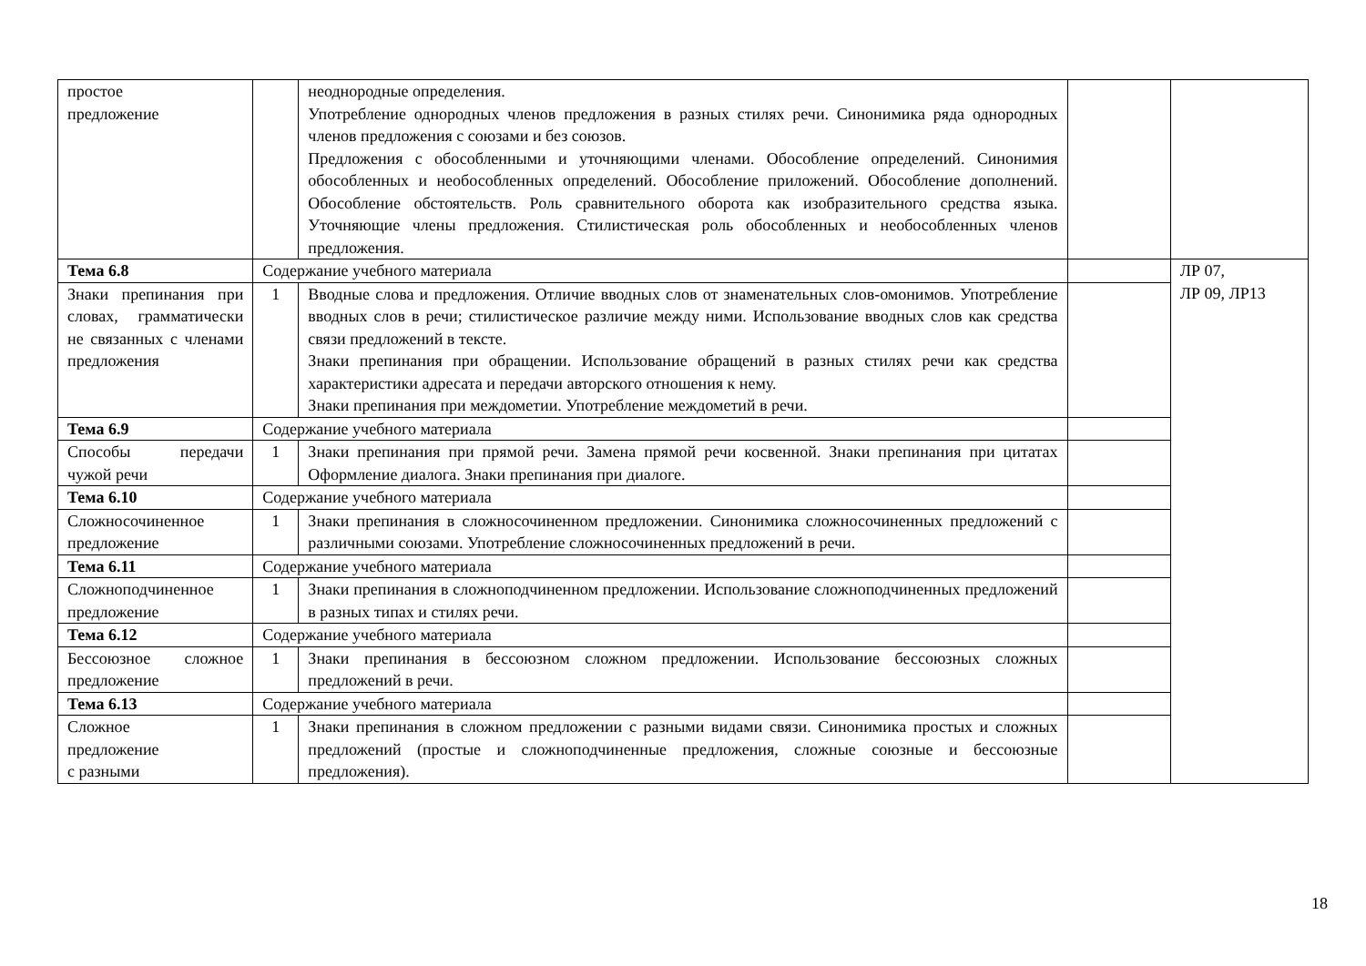| простое предложение | | неоднородные определения. Употребление однородных членов предложения в разных стилях речи. Синонимика ряда однородных членов предложения с союзами и без союзов. Предложения с обособленными и уточняющими членами. Обособление определений. Синонимия обособленных и необособленных определений. Обособление приложений. Обособление дополнений. Обособление обстоятельств. Роль сравнительного оборота как изобразительного средства языка. Уточняющие члены предложения. Стилистическая роль обособленных и необособленных членов предложения. | | |
| Тема 6.8 | Содержание учебного материала | | | ЛР 07, ЛР 09, ЛР13 |
| Знаки препинания при словах, грамматически не связанных с членами предложения | 1 | Вводные слова и предложения. Отличие вводных слов от знаменательных слов-омонимов. Употребление вводных слов в речи; стилистическое различие между ними. Использование вводных слов как средства связи предложений в тексте. Знаки препинания при обращении. Использование обращений в разных стилях речи как средства характеристики адресата и передачи авторского отношения к нему. Знаки препинания при междометии. Употребление междометий в речи. | | |
| Тема 6.9 | Содержание учебного материала | | | |
| Способы передачи чужой речи | 1 | Знаки препинания при прямой речи. Замена прямой речи косвенной. Знаки препинания при цитатах Оформление диалога. Знаки препинания при диалоге. | | |
| Тема 6.10 | Содержание учебного материала | | | |
| Сложносочиненное предложение | 1 | Знаки препинания в сложносочиненном предложении. Синонимика сложносочиненных предложений с различными союзами. Употребление сложносочиненных предложений в речи. | | |
| Тема 6.11 | Содержание учебного материала | | | |
| Сложноподчиненное предложение | 1 | Знаки препинания в сложноподчиненном предложении. Использование сложноподчиненных предложений в разных типах и стилях речи. | | |
| Тема 6.12 | Содержание учебного материала | | | |
| Бессоюзное сложное предложение | 1 | Знаки препинания в бессоюзном сложном предложении. Использование бессоюзных сложных предложений в речи. | | |
| Тема 6.13 | Содержание учебного материала | | | |
| Сложное предложение с разными | 1 | Знаки препинания в сложном предложении с разными видами связи. Синонимика простых и сложных предложений (простые и сложноподчиненные предложения, сложные союзные и бессоюзные предложения). | | |
18